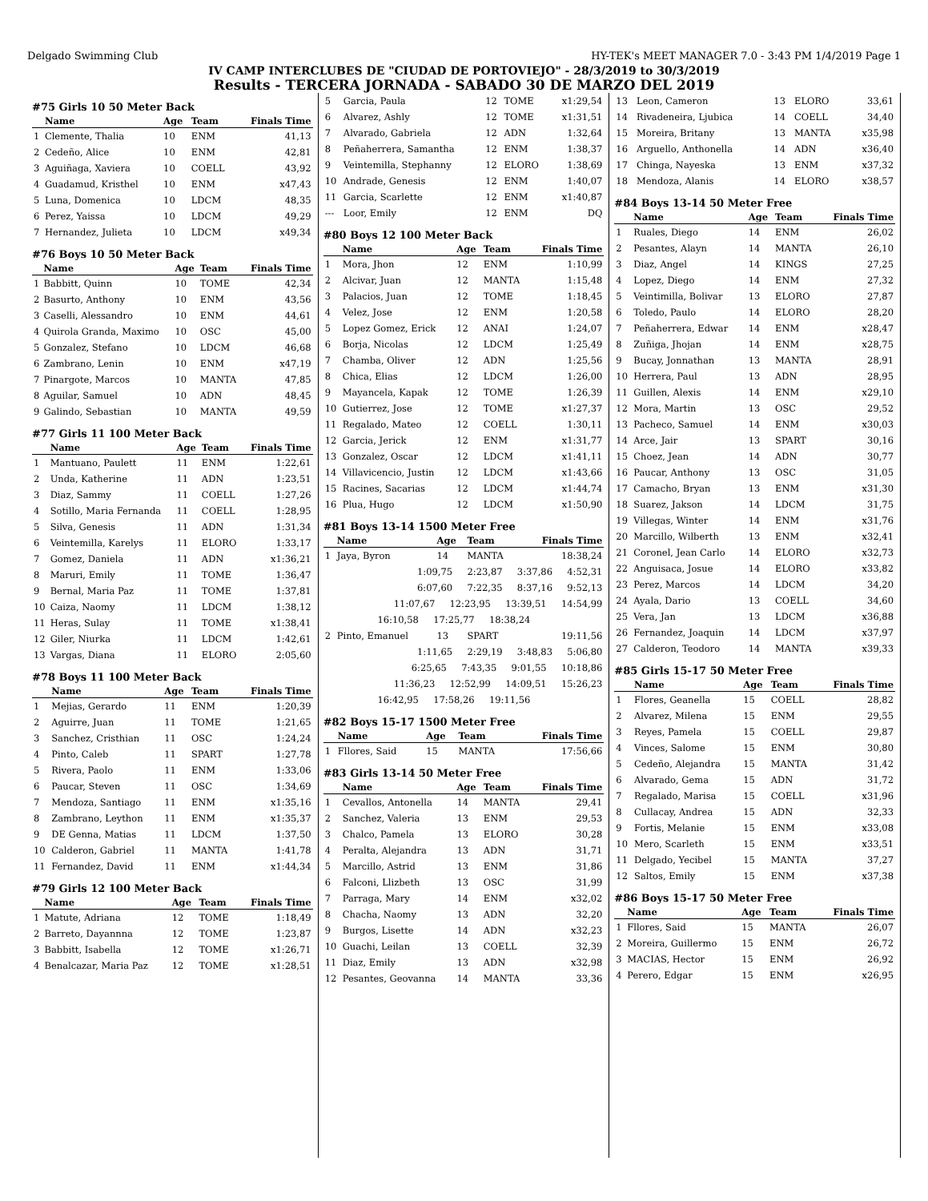Delgado Swimming Club HY-TEK's MEET MANAGER 7.0 - 3:43 PM 1/4/2019 Page 1
IV CAMP INTERCLUBES DE "CIUDAD DE PORTOVIEJO" - 28/3/2019 to 30/3/2019
Results - TERCERA JORNADA - SABADO 30 DE MARZO DEL 2019
#75 Girls 10 50 Meter Back
| | Name | Age | Team | Finals Time |
| --- | --- | --- | --- | --- |
| 1 | Clemente, Thalia | 10 | ENM | 41,13 |
| 2 | Cedeño, Alice | 10 | ENM | 42,81 |
| 3 | Aguiñaga, Xaviera | 10 | COELL | 43,92 |
| 4 | Guadamud, Kristhel | 10 | ENM | x47,43 |
| 5 | Luna, Domenica | 10 | LDCM | 48,35 |
| 6 | Perez, Yaissa | 10 | LDCM | 49,29 |
| 7 | Hernandez, Julieta | 10 | LDCM | x49,34 |
#76 Boys 10 50 Meter Back
| | Name | Age | Team | Finals Time |
| --- | --- | --- | --- | --- |
| 1 | Babbitt, Quinn | 10 | TOME | 42,34 |
| 2 | Basurto, Anthony | 10 | ENM | 43,56 |
| 3 | Caselli, Alessandro | 10 | ENM | 44,61 |
| 4 | Quirola Granda, Maximo | 10 | OSC | 45,00 |
| 5 | Gonzalez, Stefano | 10 | LDCM | 46,68 |
| 6 | Zambrano, Lenin | 10 | ENM | x47,19 |
| 7 | Pinargote, Marcos | 10 | MANTA | 47,85 |
| 8 | Aguilar, Samuel | 10 | ADN | 48,45 |
| 9 | Galindo, Sebastian | 10 | MANTA | 49,59 |
#77 Girls 11 100 Meter Back
| | Name | Age | Team | Finals Time |
| --- | --- | --- | --- | --- |
| 1 | Mantuano, Paulett | 11 | ENM | 1:22,61 |
| 2 | Unda, Katherine | 11 | ADN | 1:23,51 |
| 3 | Diaz, Sammy | 11 | COELL | 1:27,26 |
| 4 | Sotillo, Maria Fernanda | 11 | COELL | 1:28,95 |
| 5 | Silva, Genesis | 11 | ADN | 1:31,34 |
| 6 | Veintemilla, Karelys | 11 | ELORO | 1:33,17 |
| 7 | Gomez, Daniela | 11 | ADN | x1:36,21 |
| 8 | Maruri, Emily | 11 | TOME | 1:36,47 |
| 9 | Bernal, Maria Paz | 11 | TOME | 1:37,81 |
| 10 | Caiza, Naomy | 11 | LDCM | 1:38,12 |
| 11 | Heras, Sulay | 11 | TOME | x1:38,41 |
| 12 | Giler, Niurka | 11 | LDCM | 1:42,61 |
| 13 | Vargas, Diana | 11 | ELORO | 2:05,60 |
#78 Boys 11 100 Meter Back
| | Name | Age | Team | Finals Time |
| --- | --- | --- | --- | --- |
| 1 | Mejias, Gerardo | 11 | ENM | 1:20,39 |
| 2 | Aguirre, Juan | 11 | TOME | 1:21,65 |
| 3 | Sanchez, Cristhian | 11 | OSC | 1:24,24 |
| 4 | Pinto, Caleb | 11 | SPART | 1:27,78 |
| 5 | Rivera, Paolo | 11 | ENM | 1:33,06 |
| 6 | Paucar, Steven | 11 | OSC | 1:34,69 |
| 7 | Mendoza, Santiago | 11 | ENM | x1:35,16 |
| 8 | Zambrano, Leython | 11 | ENM | x1:35,37 |
| 9 | DE Genna, Matias | 11 | LDCM | 1:37,50 |
| 10 | Calderon, Gabriel | 11 | MANTA | 1:41,78 |
| 11 | Fernandez, David | 11 | ENM | x1:44,34 |
#79 Girls 12 100 Meter Back
| | Name | Age | Team | Finals Time |
| --- | --- | --- | --- | --- |
| 1 | Matute, Adriana | 12 | TOME | 1:18,49 |
| 2 | Barreto, Dayannna | 12 | TOME | 1:23,87 |
| 3 | Babbitt, Isabella | 12 | TOME | x1:26,71 |
| 4 | Benalcazar, Maria Paz | 12 | TOME | x1:28,51 |
| 5 | Garcia, Paula | 12 | TOME | x1:29,54 |
| 6 | Alvarez, Ashly | 12 | TOME | x1:31,51 |
| 7 | Alvarado, Gabriela | 12 | ADN | 1:32,64 |
| 8 | Peñaherrera, Samantha | 12 | ENM | 1:38,37 |
| 9 | Veintemilla, Stephanny | 12 | ELORO | 1:38,69 |
| 10 | Andrade, Genesis | 12 | ENM | 1:40,07 |
| 11 | Garcia, Scarlette | 12 | ENM | x1:40,87 |
| --- | Loor, Emily | 12 | ENM | DQ |
#80 Boys 12 100 Meter Back
| | Name | Age | Team | Finals Time |
| --- | --- | --- | --- | --- |
| 1 | Mora, Jhon | 12 | ENM | 1:10,99 |
| 2 | Alcivar, Juan | 12 | MANTA | 1:15,48 |
| 3 | Palacios, Juan | 12 | TOME | 1:18,45 |
| 4 | Velez, Jose | 12 | ENM | 1:20,58 |
| 5 | Lopez Gomez, Erick | 12 | ANAI | 1:24,07 |
| 6 | Borja, Nicolas | 12 | LDCM | 1:25,49 |
| 7 | Chamba, Oliver | 12 | ADN | 1:25,56 |
| 8 | Chica, Elias | 12 | LDCM | 1:26,00 |
| 9 | Mayancela, Kapak | 12 | TOME | 1:26,39 |
| 10 | Gutierrez, Jose | 12 | TOME | x1:27,37 |
| 11 | Regalado, Mateo | 12 | COELL | 1:30,11 |
| 12 | Garcia, Jerick | 12 | ENM | x1:31,77 |
| 13 | Gonzalez, Oscar | 12 | LDCM | x1:41,11 |
| 14 | Villavicencio, Justin | 12 | LDCM | x1:43,66 |
| 15 | Racines, Sacarias | 12 | LDCM | x1:44,74 |
| 16 | Plua, Hugo | 12 | LDCM | x1:50,90 |
#81 Boys 13-14 1500 Meter Free
| | Name | Age | Team | Finals Time |
| --- | --- | --- | --- | --- |
| 1 | Jaya, Byron | 14 | MANTA | 18:38,24 |
| 1:09,75 2:23,87 3:37,86 4:52,31 | | | | |
| 6:07,60 7:22,35 8:37,16 9:52,13 | | | | |
| 11:07,67 12:23,95 13:39,51 14:54,99 | | | | |
| 16:10,58 17:25,77 18:38,24 | | | | |
| 2 | Pinto, Emanuel | 13 | SPART | 19:11,56 |
| 1:11,65 2:29,19 3:48,83 5:06,80 | | | | |
| 6:25,65 7:43,35 9:01,55 10:18,86 | | | | |
| 11:36,23 12:52,99 14:09,51 15:26,23 | | | | |
| 16:42,95 17:58,26 19:11,56 | | | | |
#82 Boys 15-17 1500 Meter Free
| | Name | Age | Team | Finals Time |
| --- | --- | --- | --- | --- |
| 1 | Fllores, Said | 15 | MANTA | 17:56,66 |
#83 Girls 13-14 50 Meter Free
| | Name | Age | Team | Finals Time |
| --- | --- | --- | --- | --- |
| 1 | Cevallos, Antonella | 14 | MANTA | 29,41 |
| 2 | Sanchez, Valeria | 13 | ENM | 29,53 |
| 3 | Chalco, Pamela | 13 | ELORO | 30,28 |
| 4 | Peralta, Alejandra | 13 | ADN | 31,71 |
| 5 | Marcillo, Astrid | 13 | ENM | 31,86 |
| 6 | Falconi, Llizbeth | 13 | OSC | 31,99 |
| 7 | Parraga, Mary | 14 | ENM | x32,02 |
| 8 | Chacha, Naomy | 13 | ADN | 32,20 |
| 9 | Burgos, Lisette | 14 | ADN | x32,23 |
| 10 | Guachi, Leilan | 13 | COELL | 32,39 |
| 11 | Diaz, Emily | 13 | ADN | x32,98 |
| 12 | Pesantes, Geovanna | 14 | MANTA | 33,36 |
| 13 | Leon, Cameron | 13 | ELORO | 33,61 |
| 14 | Rivadeneira, Ljubica | 14 | COELL | 34,40 |
| 15 | Moreira, Britany | 13 | MANTA | x35,98 |
| 16 | Arguello, Anthonella | 14 | ADN | x36,40 |
| 17 | Chinga, Nayeska | 13 | ENM | x37,32 |
| 18 | Mendoza, Alanis | 14 | ELORO | x38,57 |
#84 Boys 13-14 50 Meter Free
| | Name | Age | Team | Finals Time |
| --- | --- | --- | --- | --- |
| 1 | Ruales, Diego | 14 | ENM | 26,02 |
| 2 | Pesantes, Alayn | 14 | MANTA | 26,10 |
| 3 | Diaz, Angel | 14 | KINGS | 27,25 |
| 4 | Lopez, Diego | 14 | ENM | 27,32 |
| 5 | Veintimilla, Bolivar | 13 | ELORO | 27,87 |
| 6 | Toledo, Paulo | 14 | ELORO | 28,20 |
| 7 | Peñaherrera, Edwar | 14 | ENM | x28,47 |
| 8 | Zuñiga, Jhojan | 14 | ENM | x28,75 |
| 9 | Bucay, Jonnathan | 13 | MANTA | 28,91 |
| 10 | Herrera, Paul | 13 | ADN | 28,95 |
| 11 | Guillen, Alexis | 14 | ENM | x29,10 |
| 12 | Mora, Martin | 13 | OSC | 29,52 |
| 13 | Pacheco, Samuel | 14 | ENM | x30,03 |
| 14 | Arce, Jair | 13 | SPART | 30,16 |
| 15 | Choez, Jean | 14 | ADN | 30,77 |
| 16 | Paucar, Anthony | 13 | OSC | 31,05 |
| 17 | Camacho, Bryan | 13 | ENM | x31,30 |
| 18 | Suarez, Jakson | 14 | LDCM | 31,75 |
| 19 | Villegas, Winter | 14 | ENM | x31,76 |
| 20 | Marcillo, Wilberth | 13 | ENM | x32,41 |
| 21 | Coronel, Jean Carlo | 14 | ELORO | x32,73 |
| 22 | Anguisaca, Josue | 14 | ELORO | x33,82 |
| 23 | Perez, Marcos | 14 | LDCM | 34,20 |
| 24 | Ayala, Dario | 13 | COELL | 34,60 |
| 25 | Vera, Jan | 13 | LDCM | x36,88 |
| 26 | Fernandez, Joaquin | 14 | LDCM | x37,97 |
| 27 | Calderon, Teodoro | 14 | MANTA | x39,33 |
#85 Girls 15-17 50 Meter Free
| | Name | Age | Team | Finals Time |
| --- | --- | --- | --- | --- |
| 1 | Flores, Geanella | 15 | COELL | 28,82 |
| 2 | Alvarez, Milena | 15 | ENM | 29,55 |
| 3 | Reyes, Pamela | 15 | COELL | 29,87 |
| 4 | Vinces, Salome | 15 | ENM | 30,80 |
| 5 | Cedeño, Alejandra | 15 | MANTA | 31,42 |
| 6 | Alvarado, Gema | 15 | ADN | 31,72 |
| 7 | Regalado, Marisa | 15 | COELL | x31,96 |
| 8 | Cullacay, Andrea | 15 | ADN | 32,33 |
| 9 | Fortis, Melanie | 15 | ENM | x33,08 |
| 10 | Mero, Scarleth | 15 | ENM | x33,51 |
| 11 | Delgado, Yecibel | 15 | MANTA | 37,27 |
| 12 | Saltos, Emily | 15 | ENM | x37,38 |
#86 Boys 15-17 50 Meter Free
| | Name | Age | Team | Finals Time |
| --- | --- | --- | --- | --- |
| 1 | Fllores, Said | 15 | MANTA | 26,07 |
| 2 | Moreira, Guillermo | 15 | ENM | 26,72 |
| 3 | MACIAS, Hector | 15 | ENM | 26,92 |
| 4 | Perero, Edgar | 15 | ENM | x26,95 |